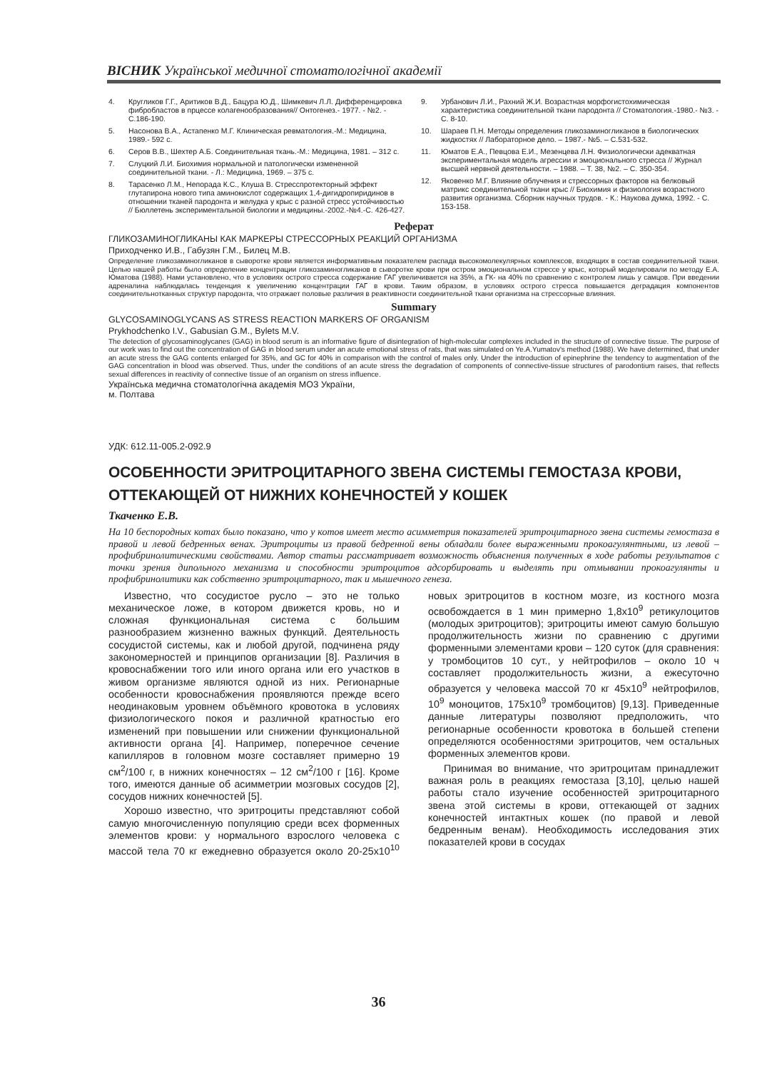ВІСНИК Української медичної стоматологічної академії
4. Кругликов Г.Г., Аритиков В.Д., Бацура Ю.Д., Шимкевич Л.Л. Дифференцировка фибробластов в прцессе колагенообразования// Онтогенез.- 1977. - №2. - С.186-190.
5. Насонова В.А., Астапенко М.Г. Клиническая ревматология.-М.: Медицина, 1989.- 592 с.
6. Серов В.В., Шехтер А.Б. Соединительная ткань.-М.: Медицина, 1981. – 312 с.
7. Слуцкий Л.И. Биохимия нормальной и патологически измененной соединительной ткани. - Л.: Медицина, 1969. – 375 с.
8. Тарасенко Л.М., Непорада К.С., Клуша В. Стресспротекторный эффект глутапирона нового типа аминокислот содержащих 1,4-дигидропиридинов в отношении тканей пародонта и желудка у крыс с разной стресс устойчивостью // Бюллетень экспериментальной биологии и медицины.-2002.-№4.-С. 426-427.
9. Урбанович Л.И., Рахний Ж.И. Возрастная морфогистохимическая характеристика соединительной ткани пародонта // Стоматология.-1980.- №3. - С. 8-10.
10. Шараев П.Н. Методы определения гликозаминогликанов в биологических жидкостях // Лабораторное дело. – 1987.- №5. – С.531-532.
11. Юматов Е.А., Певцова Е.И., Мезенцева Л.Н. Физиологически адекватная экспериментальная модель агрессии и эмоционального стресса // Журнал высшей нервной деятельности. – 1988. – Т. 38, №2. – С. 350-354.
12. Яковенко М.Г. Влияние облучения и стрессорных факторов на белковый матрикс соединительной ткани крыс // Биохимия и физиология возрастного развития организма. Сборник научных трудов. - К.: Наукова думка, 1992. - С. 153-158.
Реферат
ГЛИКОЗАМИНОГЛИКАНЫ КАК МАРКЕРЫ СТРЕССОРНЫХ РЕАКЦИЙ ОРГАНИЗМА
Приходченко И.В., Габузян Г.М., Билец М.В.
Определение гликозаминогликанов в сыворотке крови является информативным показателем распада высокомолекулярных комплексов, входящих в состав соединительной ткани. Целью нашей работы было определение концентрации гликозаминогликанов в сыворотке крови при остром эмоциональном стрессе у крыс, который моделировали по методу Е.А. Юматова (1988). Нами установлено, что в условиях острого стресса содержание ГАГ увеличивается на 35%, а ГК- на 40% по сравнению с контролем лишь у самцов. При введении адреналина наблюдалась тенденция к увеличению концентрации ГАГ в крови. Таким образом, в условиях острого стресса повышается деградация компонентов соединительнотканных структур пародонта, что отражает половые различия в реактивности соединительной ткани организма на стрессорные влияния.
Summary
GLYCOSAMINOGLYCANS AS STRESS REACTION MARKERS OF ORGANISM
Prykhodchenko I.V., Gabusian G.M., Bylets M.V.
The detection of glycosaminoglycanes (GAG) in blood serum is an informative figure of disintegration of high-molecular complexes included in the structure of connective tissue. The purpose of our work was to find out the concentration of GAG in blood serum under an acute emotional stress of rats, that was simulated on Ye.A.Yumatov's method (1988). We have determined, that under an acute stress the GAG contents enlarged for 35%, and GC for 40% in comparison with the control of males only. Under the introduction of epinephrine the tendency to augmentation of the GAG concentration in blood was observed. Thus, under the conditions of an acute stress the degradation of components of connective-tissue structures of parodontium raises, that reflects sexual differences in reactivity of connective tissue of an organism on stress influence.
Українська медична стоматологічна академія МОЗ України,
м. Полтава
УДК: 612.11-005.2-092.9
ОСОБЕННОСТИ ЭРИТРОЦИТАРНОГО ЗВЕНА СИСТЕМЫ ГЕМОСТАЗА КРОВИ, ОТТЕКАЮЩЕЙ ОТ НИЖНИХ КОНЕЧНОСТЕЙ У КОШЕК
Ткаченко Е.В.
На 10 беспородных котах было показано, что у котов имеет место асимметрия показателей эритроцитарного звена системы гемостаза в правой и левой бедренных венах. Эритроциты из правой бедренной вены обладали более выраженными прокоагулянтными, из левой – профибринолитическими свойствами. Автор статьи рассматривает возможность объяснения полученных в ходе работы результатов с точки зрения дипольного механизма и способности эритроцитов адсорбировать и выделять при отмывании прокоагулянты и профибринолитики как собственно эритроцитарного, так и мышечного генеза.
Известно, что сосудистое русло – это не только механическое ложе, в котором движется кровь, но и сложная функциональная система с большим разнообразием жизненно важных функций. Деятельность сосудистой системы, как и любой другой, подчинена ряду закономерностей и принципов организации [8]. Различия в кровоснабжении того или иного органа или его участков в живом организме являются одной из них. Регионарные особенности кровоснабжения проявляются прежде всего неодинаковым уровнем объёмного кровотока в условиях физиологического покоя и различной кратностью его изменений при повышении или снижении функциональной активности органа [4]. Например, поперечное сечение капилляров в головном мозге составляет примерно 19 см<sup>2</sup>/100 г, в нижних конечностях – 12 см<sup>2</sup>/100 г [16]. Кроме того, имеются данные об асимметрии мозговых сосудов [2], сосудов нижних конечностей [5].
Хорошо известно, что эритроциты представляют собой самую многочисленную популяцию среди всех форменных элементов крови: у нормального взрослого человека с массой тела 70 кг ежедневно образуется около 20-25x10<sup>10</sup> новых эритроцитов в костном мозге, из костного мозга освобождается в 1 мин примерно 1,8x10<sup>9</sup> ретикулоцитов (молодых эритроцитов); эритроциты имеют самую большую продолжительность жизни по сравнению с другими форменными элементами крови – 120 суток (для сравнения: у тромбоцитов 10 сут., у нейтрофилов – около 10 ч составляет продолжительность жизни, а ежесуточно образуется у человека массой 70 кг 45x10<sup>9</sup> нейтрофилов, 10<sup>9</sup> моноцитов, 175x10<sup>9</sup> тромбоцитов) [9,13]. Приведенные данные литературы позволяют предположить, что регионарные особенности кровотока в большей степени определяются особенностями эритроцитов, чем остальных форменных элементов крови.
Принимая во внимание, что эритроцитам принадлежит важная роль в реакциях гемостаза [3,10], целью нашей работы стало изучение особенностей эритроцитарного звена этой системы в крови, оттекающей от задних конечностей интактных кошек (по правой и левой бедренным венам). Необходимость исследования этих показателей крови в сосудах
36